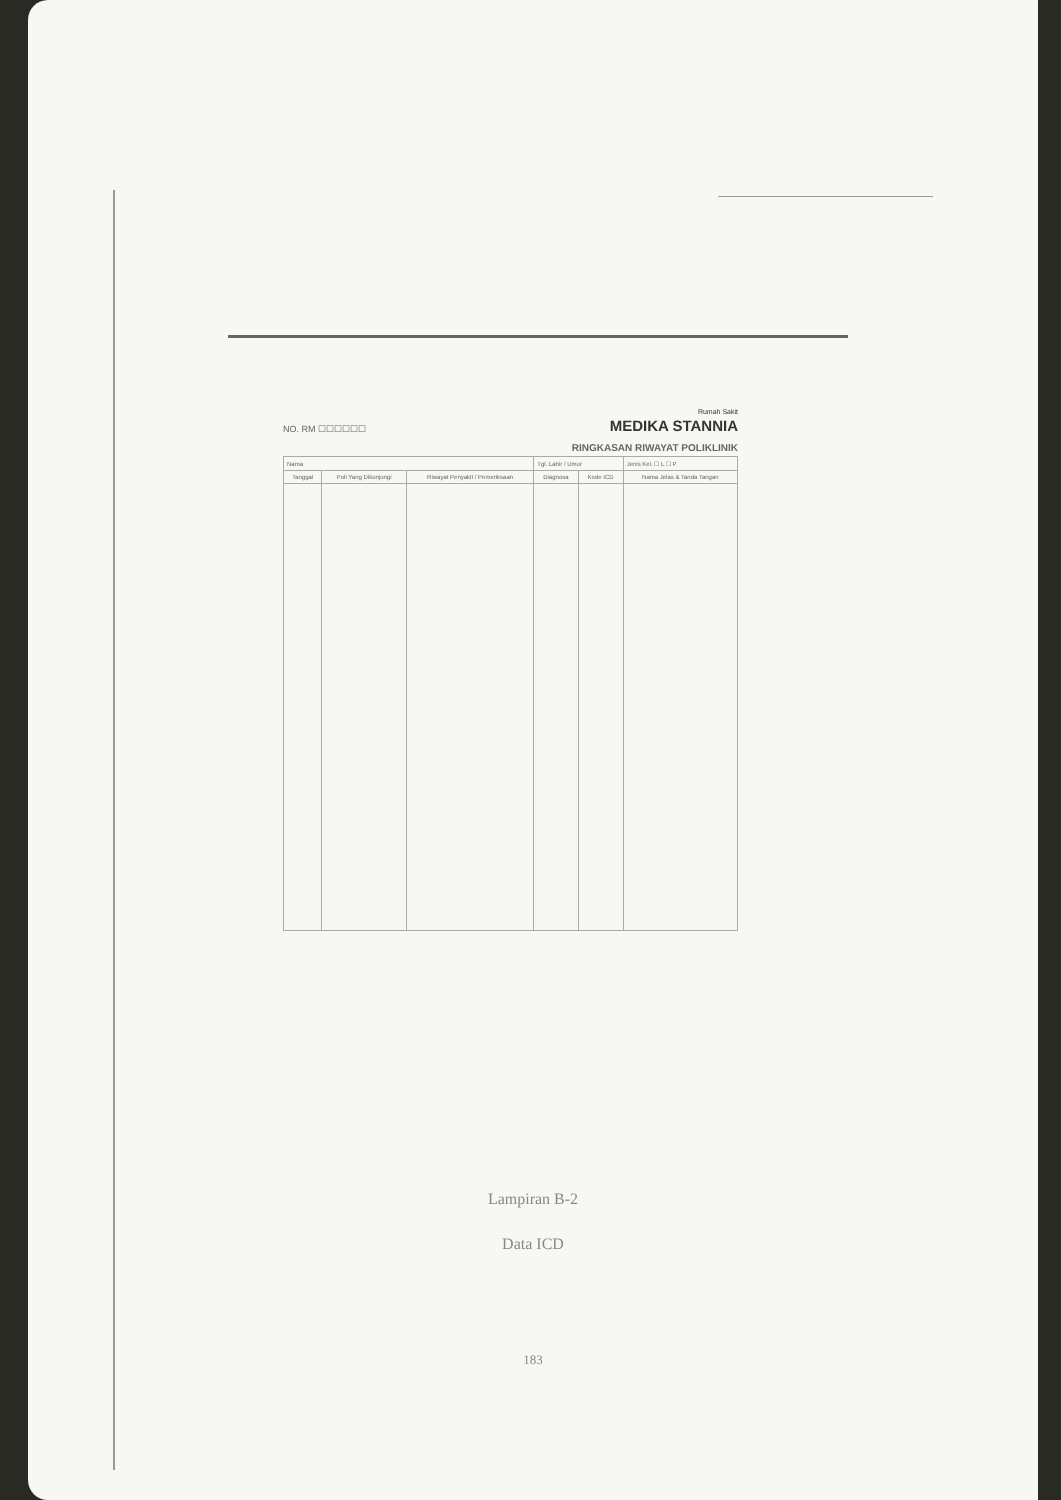NO. RM ☐☐☐☐☐☐
Rumah Sakit
MEDIKA STANNIA
RINGKASAN RIWAYAT POLIKLINIK
| Nama | | | Tgl. Lahir / Umur | | Jenis Kel. ☐ L ☐ P |
| Tanggal | Poli Yang Dikunjungi | Riwayat Penyakit / Pemeriksaan | Diagnosa | Kode ICD | Nama Jelas & Tanda Tangan |
Lampiran B-2
Data ICD
183